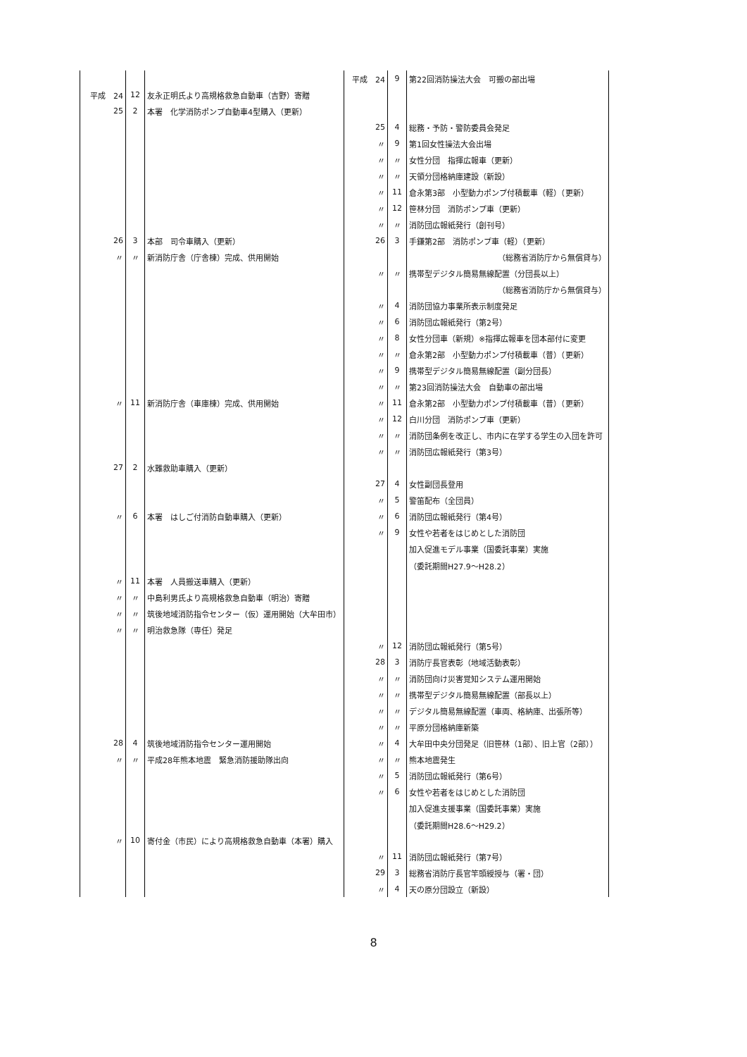| | | | 平成 24 | 9 | 第22回消防操法大会 可搬の部出場 |
| 平成 24 | 12 | 友永正明氏より高規格救急自動車（吉野）寄贈 | | | |
| 25 | 2 | 本署 化学消防ポンプ自動車4型購入（更新） | | | |
| | | | 25 | 4 | 総務・予防・警防委員会発足 |
| | | | 〃 | 9 | 第1回女性操法大会出場 |
| | | | 〃 | 〃 | 女性分団 指揮広報車（更新） |
| | | | 〃 | 〃 | 天領分団格納庫建設（新設） |
| | | | 〃 | 11 | 倉永第3部 小型動力ポンプ付積載車（軽）（更新） |
| | | | 〃 | 12 | 笹林分団 消防ポンプ車（更新） |
| | | | 〃 | 〃 | 消防団広報紙発行（創刊号） |
| 26 | 3 | 本部 司令車購入（更新） | 26 | 3 | 手鎌第2部 消防ポンプ車（軽）（更新） |
| 〃 | 〃 | 新消防庁舎（庁舎棟）完成、供用開始 | | | （総務省消防庁から無償貸与） |
| | | | 〃 | 〃 | 携帯型デジタル簡易無線配置（分団長以上） |
| | | | | | （総務省消防庁から無償貸与） |
| | | | 〃 | 4 | 消防団協力事業所表示制度発足 |
| | | | 〃 | 6 | 消防団広報紙発行（第2号） |
| | | | 〃 | 8 | 女性分団車（新規）※指揮広報車を団本部付に変更 |
| | | | 〃 | 〃 | 倉永第2部 小型動力ポンプ付積載車（普）（更新） |
| | | | 〃 | 9 | 携帯型デジタル簡易無線配置（副分団長） |
| | | | 〃 | 〃 | 第23回消防操法大会 自動車の部出場 |
| 〃 | 11 | 新消防庁舎（車庫棟）完成、供用開始 | 〃 | 11 | 倉永第2部 小型動力ポンプ付積載車（普）（更新） |
| | | | 〃 | 12 | 白川分団 消防ポンプ車（更新） |
| | | | 〃 | 〃 | 消防団条例を改正し、市内に在学する学生の入団を許可 |
| | | | 〃 | 〃 | 消防団広報紙発行（第3号） |
| 27 | 2 | 水難救助車購入（更新） | | | |
| | | | 27 | 4 | 女性副団長登用 |
| | | | 〃 | 5 | 警笛配布（全団員） |
| 〃 | 6 | 本署 はしご付消防自動車購入（更新） | 〃 | 6 | 消防団広報紙発行（第4号） |
| | | | 〃 | 9 | 女性や若者をはじめとした消防団 |
| | | | | | 加入促進モデル事業（国委託事業）実施 |
| | | | | | （委託期間H27.9〜H28.2） |
| 〃 | 11 | 本署 人員搬送車購入（更新） | | | |
| 〃 | 〃 | 中島利男氏より高規格救急自動車（明治）寄贈 | | | |
| 〃 | 〃 | 筑後地域消防指令センター（仮）運用開始（大牟田市） | | | |
| 〃 | 〃 | 明治救急隊（専任）発足 | | | |
| | | | 〃 | 12 | 消防団広報紙発行（第5号） |
| | | | 28 | 3 | 消防庁長官表彰（地域活動表彰） |
| | | | 〃 | 〃 | 消防団向け災害覚知システム運用開始 |
| | | | 〃 | 〃 | 携帯型デジタル簡易無線配置（部長以上） |
| | | | 〃 | 〃 | デジタル簡易無線配置（車両、格納庫、出張所等） |
| | | | 〃 | 〃 | 平原分団格納庫新築 |
| 28 | 4 | 筑後地域消防指令センター運用開始 | 〃 | 4 | 大牟田中央分団発足（旧笹林（1部）、旧上官（2部）） |
| 〃 | 〃 | 平成28年熊本地震 緊急消防援助隊出向 | 〃 | 〃 | 熊本地震発生 |
| | | | 〃 | 5 | 消防団広報紙発行（第6号） |
| | | | 〃 | 6 | 女性や若者をはじめとした消防団 |
| | | | | | 加入促進支援事業（国委託事業）実施 |
| | | | | | （委託期間H28.6〜H29.2） |
| 〃 | 10 | 寄付金（市民）により高規格救急自動車（本署）購入 | | | |
| | | | 〃 | 11 | 消防団広報紙発行（第7号） |
| | | | 29 | 3 | 総務省消防庁長官竿頭綬授与（署・団） |
| | | | 〃 | 4 | 天の原分団設立（新設） |
8